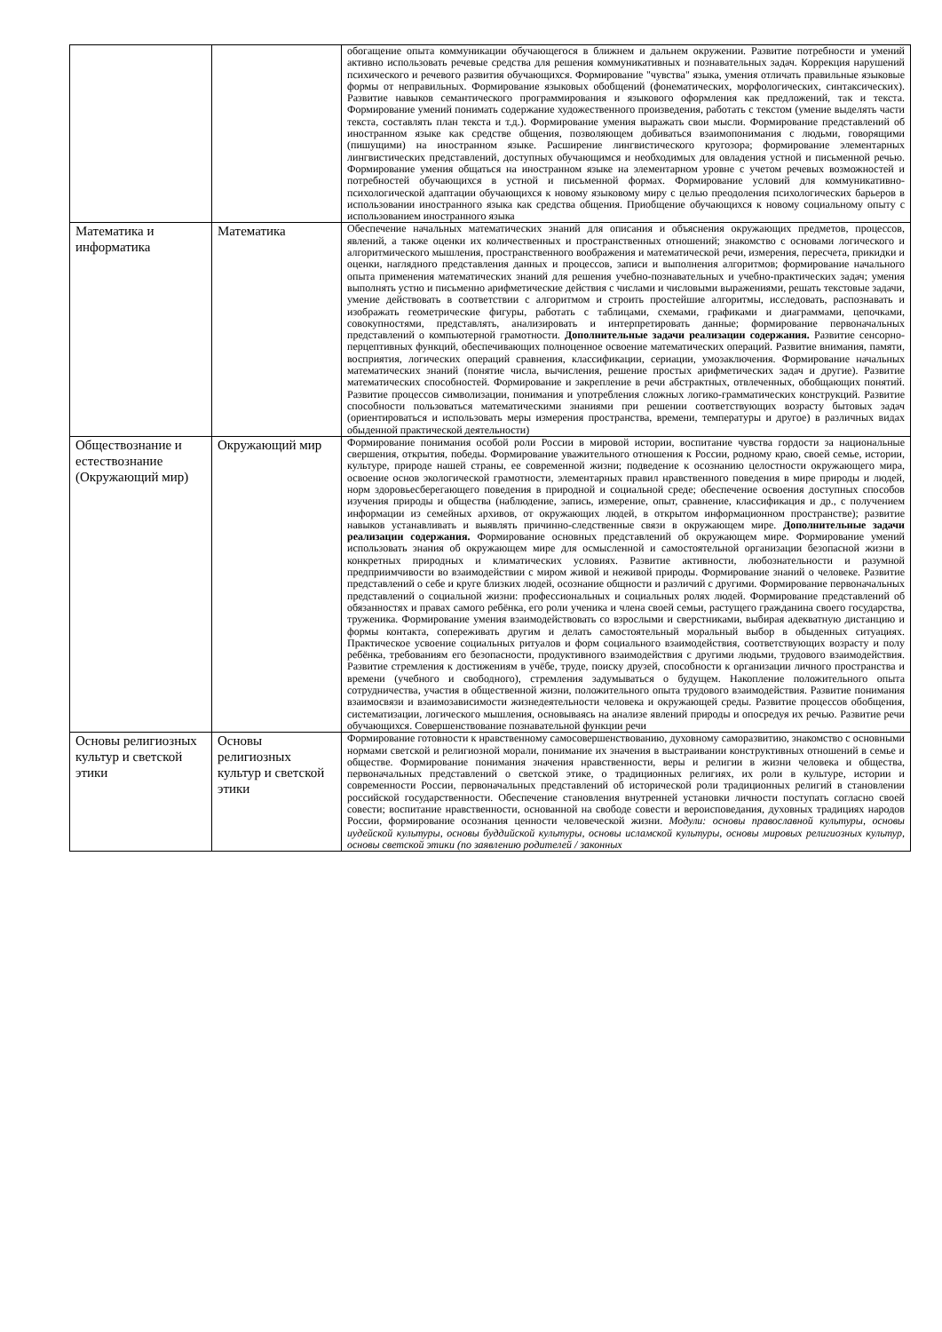| | | обогащение опыта коммуникации обучающегося в ближнем и дальнем окружении. Развитие потребности и умений активно использовать речевые средства для решения коммуникативных и познавательных задач. Коррекция нарушений психического и речевого развития обучающихся. Формирование "чувства" языка, умения отличать правильные языковые формы от неправильных. Формирование языковых обобщений (фонематических, морфологических, синтаксических). Развитие навыков семантического программирования и языкового оформления как предложений, так и текста. Формирование умений понимать содержание художественного произведения, работать с текстом (умение выделять части текста, составлять план текста и т.д.). Формирование умения выражать свои мысли. Формирование представлений об иностранном языке как средстве общения, позволяющем добиваться взаимопонимания с людьми, говорящими (пишущими) на иностранном языке. Расширение лингвистического кругозора; формирование элементарных лингвистических представлений, доступных обучающимся и необходимых для овладения устной и письменной речью. Формирование умения общаться на иностранном языке на элементарном уровне с учетом речевых возможностей и потребностей обучающихся в устной и письменной формах. Формирование условий для коммуникативно-психологической адаптации обучающихся к новому языковому миру с целью преодоления психологических барьеров в использовании иностранного языка как средства общения. Приобщение обучающихся к новому социальному опыту с использованием иностранного языка |
| Математика и информатика | Математика | Обеспечение начальных математических знаний для описания и объяснения окружающих предметов, процессов, явлений, а также оценки их количественных и пространственных отношений; знакомство с основами логического и алгоритмического мышления, пространственного воображения и математической речи, измерения, пересчета, прикидки и оценки, наглядного представления данных и процессов, записи и выполнения алгоритмов; формирование начального опыта применения математических знаний для решения учебно-познавательных и учебно-практических задач; умения выполнять устно и письменно арифметические действия с числами и числовыми выражениями, решать текстовые задачи, умение действовать в соответствии с алгоритмом и строить простейшие алгоритмы, исследовать, распознавать и изображать геометрические фигуры, работать с таблицами, схемами, графиками и диаграммами, цепочками, совокупностями, представлять, анализировать и интерпретировать данные; формирование первоначальных представлений о компьютерной грамотности. Дополнительные задачи реализации содержания. Развитие сенсорно-перцептивных функций, обеспечивающих полноценное освоение математических операций. Развитие внимания, памяти, восприятия, логических операций сравнения, классификации, сериации, умозаключения. Формирование начальных математических знаний (понятие числа, вычисления, решение простых арифметических задач и другие). Развитие математических способностей. Формирование и закрепление в речи абстрактных, отвлеченных, обобщающих понятий. Развитие процессов символизации, понимания и употребления сложных логико-грамматических конструкций. Развитие способности пользоваться математическими знаниями при решении соответствующих возрасту бытовых задач (ориентироваться и использовать меры измерения пространства, времени, температуры и другое) в различных видах обыденной практической деятельности) |
| Обществознание и естествознание (Окружающий мир) | Окружающий мир | Формирование понимания особой роли России в мировой истории, воспитание чувства гордости за национальные свершения, открытия, победы. Формирование уважительного отношения к России, родному краю, своей семье, истории, культуре, природе нашей страны, ее современной жизни; подведение к осознанию целостности окружающего мира, освоение основ экологической грамотности, элементарных правил нравственного поведения в мире природы и людей, норм здоровьесберегающего поведения в природной и социальной среде; обеспечение освоения доступных способов изучения природы и общества (наблюдение, запись, измерение, опыт, сравнение, классификация и др., с получением информации из семейных архивов, от окружающих людей, в открытом информационном пространстве); развитие навыков устанавливать и выявлять причинно-следственные связи в окружающем мире. Дополнительные задачи реализации содержания. Формирование основных представлений об окружающем мире. Формирование умений использовать знания об окружающем мире для осмысленной и самостоятельной организации безопасной жизни в конкретных природных и климатических условиях. Развитие активности, любознательности и разумной предприимчивости во взаимодействии с миром живой и неживой природы. Формирование знаний о человеке. Развитие представлений о себе и круге близких людей, осознание общности и различий с другими. Формирование первоначальных представлений о социальной жизни: профессиональных и социальных ролях людей. Формирование представлений об обязанностях и правах самого ребёнка, его роли ученика и члена своей семьи, растущего гражданина своего государства, труженика. Формирование умения взаимодействовать со взрослыми и сверстниками, выбирая адекватную дистанцию и формы контакта, сопереживать другим и делать самостоятельный моральный выбор в обыденных ситуациях. Практическое усвоение социальных ритуалов и форм социального взаимодействия, соответствующих возрасту и полу ребёнка, требованиям его безопасности, продуктивного взаимодействия с другими людьми, трудового взаимодействия. Развитие стремления к достижениям в учёбе, труде, поиску друзей, способности к организации личного пространства и времени (учебного и свободного), стремления задумываться о будущем. Накопление положительного опыта сотрудничества, участия в общественной жизни, положительного опыта трудового взаимодействия. Развитие понимания взаимосвязи и взаимозависимости жизнедеятельности человека и окружающей среды. Развитие процессов обобщения, систематизации, логического мышления, основываясь на анализе явлений природы и опосредуя их речью. Развитие речи обучающихся. Совершенствование познавательной функции речи |
| Основы религиозных культур и светской этики | Основы религиозных культур и светской этики | Формирование готовности к нравственному самосовершенствованию, духовному саморазвитию, знакомство с основными нормами светской и религиозной морали, понимание их значения в выстраивании конструктивных отношений в семье и обществе. Формирование понимания значения нравственности, веры и религии в жизни человека и общества, первоначальных представлений о светской этике, о традиционных религиях, их роли в культуре, истории и современности России, первоначальных представлений об исторической роли традиционных религий в становлении российской государственности. Обеспечение становления внутренней установки личности поступать согласно своей совести; воспитание нравственности, основанной на свободе совести и вероисповедания, духовных традициях народов России, формирование осознания ценности человеческой жизни. Модули: основы православной культуры, основы иудейской культуры, основы буддийской культуры, основы исламской культуры, основы мировых религиозных культур, основы светской этики (по заявлению родителей / законных |